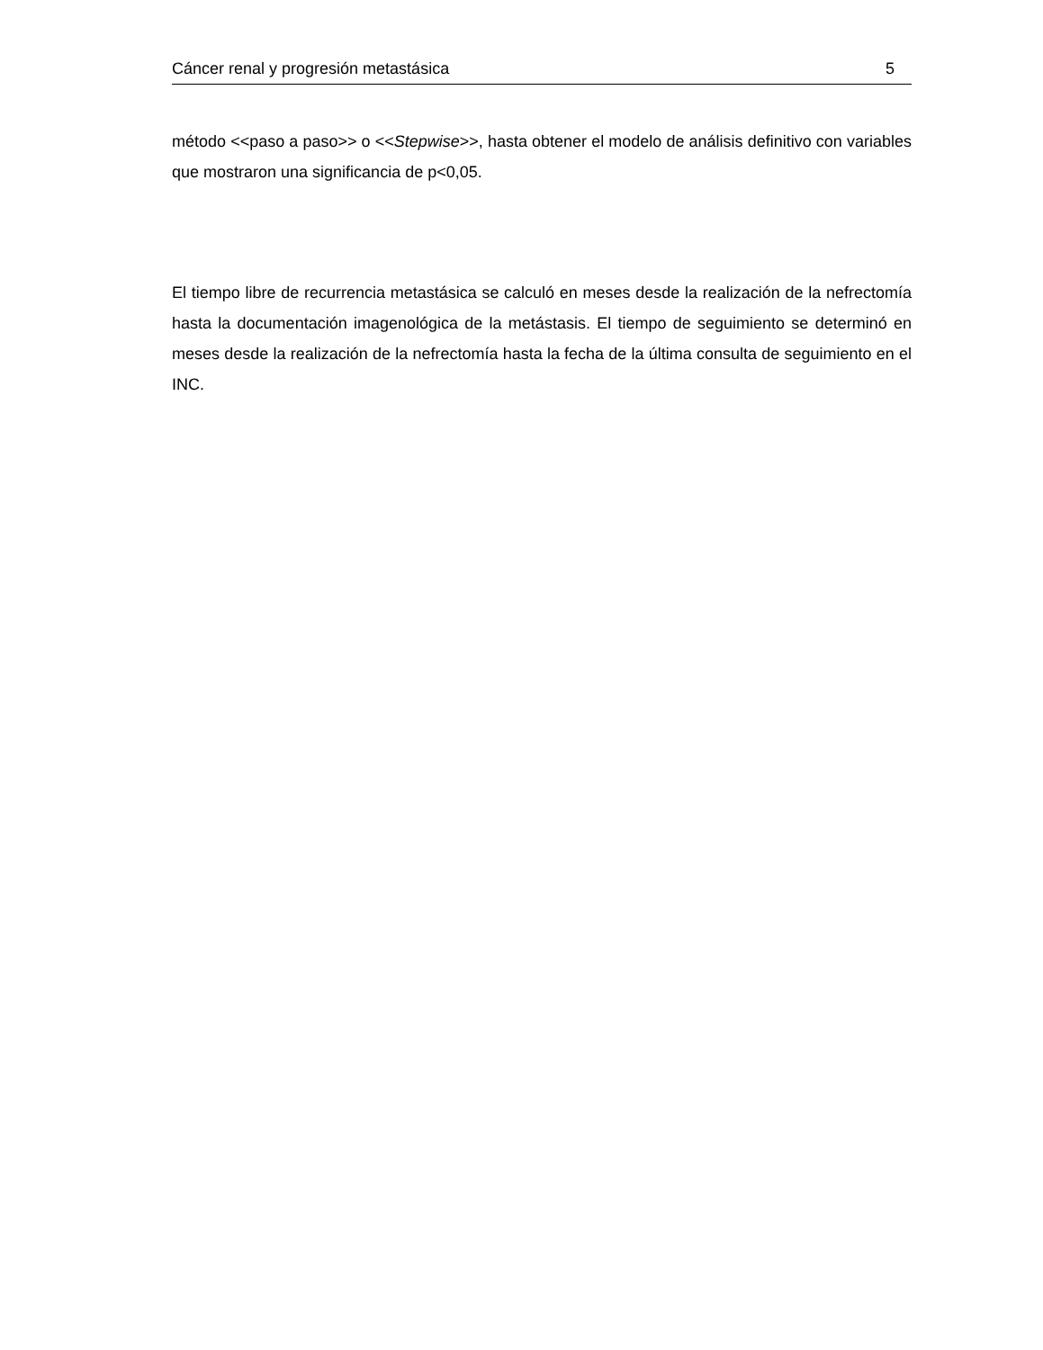Cáncer renal y progresión metastásica 5
método <<paso a paso>> o <<Stepwise>>, hasta obtener el modelo de análisis definitivo con variables que mostraron una significancia de p<0,05.
El tiempo libre de recurrencia metastásica se calculó en meses desde la realización de la nefrectomía hasta la documentación imagenológica de la metástasis. El tiempo de seguimiento se determinó en meses desde la realización de la nefrectomía hasta la fecha de la última consulta de seguimiento en el INC.